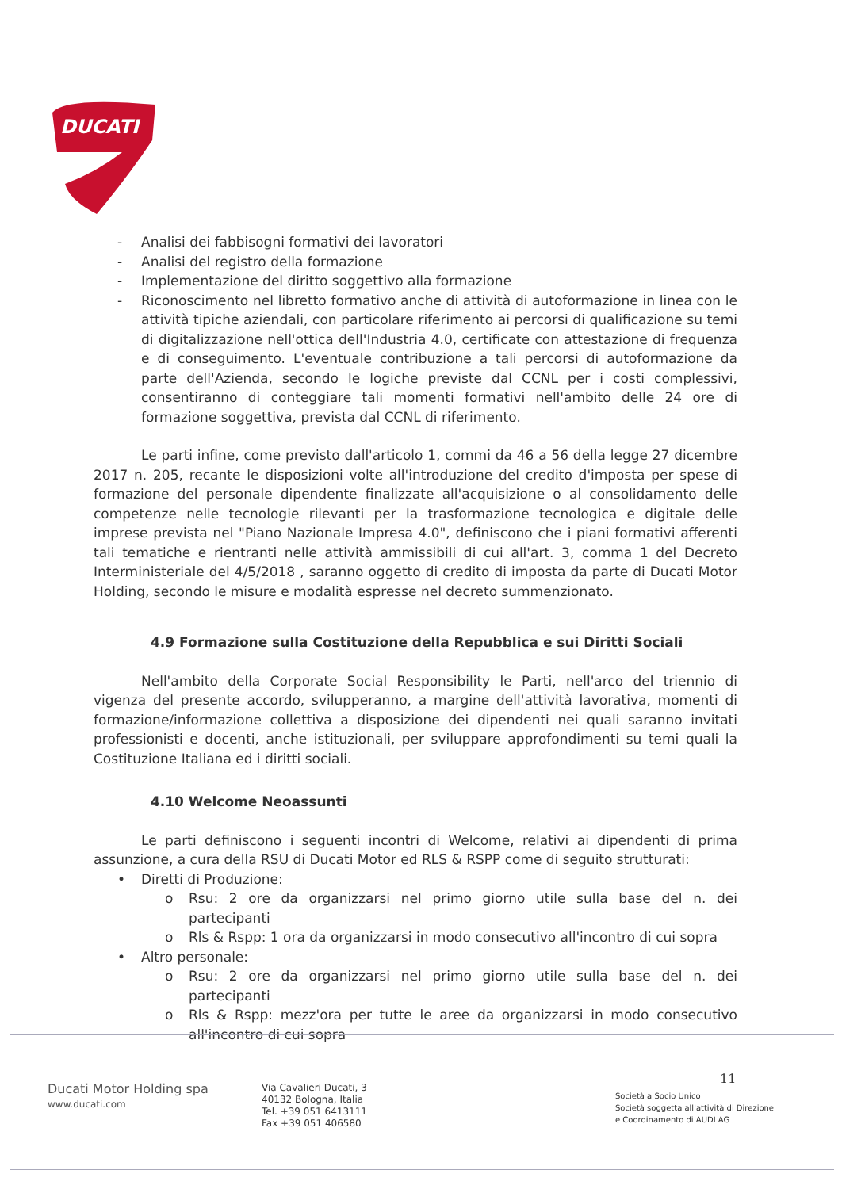DUCATI
- Analisi dei fabbisogni formativi dei lavoratori
- Analisi del registro della formazione
- Implementazione del diritto soggettivo alla formazione
- Riconoscimento nel libretto formativo anche di attività di autoformazione in linea con le attività tipiche aziendali, con particolare riferimento ai percorsi di qualificazione su temi di digitalizzazione nell'ottica dell'Industria 4.0, certificate con attestazione di frequenza e di conseguimento. L'eventuale contribuzione a tali percorsi di autoformazione da parte dell'Azienda, secondo le logiche previste dal CCNL per i costi complessivi, consentiranno di conteggiare tali momenti formativi nell'ambito delle 24 ore di formazione soggettiva, prevista dal CCNL di riferimento.
Le parti infine, come previsto dall'articolo 1, commi da 46 a 56 della legge 27 dicembre 2017 n. 205, recante le disposizioni volte all'introduzione del credito d'imposta per spese di formazione del personale dipendente finalizzate all'acquisizione o al consolidamento delle competenze nelle tecnologie rilevanti per la trasformazione tecnologica e digitale delle imprese prevista nel "Piano Nazionale Impresa 4.0", definiscono che i piani formativi afferenti tali tematiche e rientranti nelle attività ammissibili di cui all'art. 3, comma 1 del Decreto Interministeriale del 4/5/2018 , saranno oggetto di credito di imposta da parte di Ducati Motor Holding, secondo le misure e modalità espresse nel decreto summenzionato.
4.9 Formazione sulla Costituzione della Repubblica e sui Diritti Sociali
Nell'ambito della Corporate Social Responsibility le Parti, nell'arco del triennio di vigenza del presente accordo, svilupperanno, a margine dell'attività lavorativa, momenti di formazione/informazione collettiva a disposizione dei dipendenti nei quali saranno invitati professionisti e docenti, anche istituzionali, per sviluppare approfondimenti su temi quali la Costituzione Italiana ed i diritti sociali.
4.10 Welcome Neoassunti
Le parti definiscono i seguenti incontri di Welcome, relativi ai dipendenti di prima assunzione, a cura della RSU di Ducati Motor ed RLS & RSPP come di seguito strutturati:
• Diretti di Produzione:
o Rsu: 2 ore da organizzarsi nel primo giorno utile sulla base del n. dei partecipanti
o Rls & Rspp: 1 ora da organizzarsi in modo consecutivo all'incontro di cui sopra
• Altro personale:
o Rsu: 2 ore da organizzarsi nel primo giorno utile sulla base del n. dei partecipanti
o Rls & Rspp: mezz'ora per tutte le aree da organizzarsi in modo consecutivo all'incontro di cui sopra
Ducati Motor Holding spa
www.ducati.com
Via Cavalieri Ducati, 3
40132 Bologna, Italia
Tel. +39 051 6413111
Fax +39 051 406580
11
Società a Socio Unico
Società soggetta all'attività di Direzione
e Coordinamento di AUDI AG